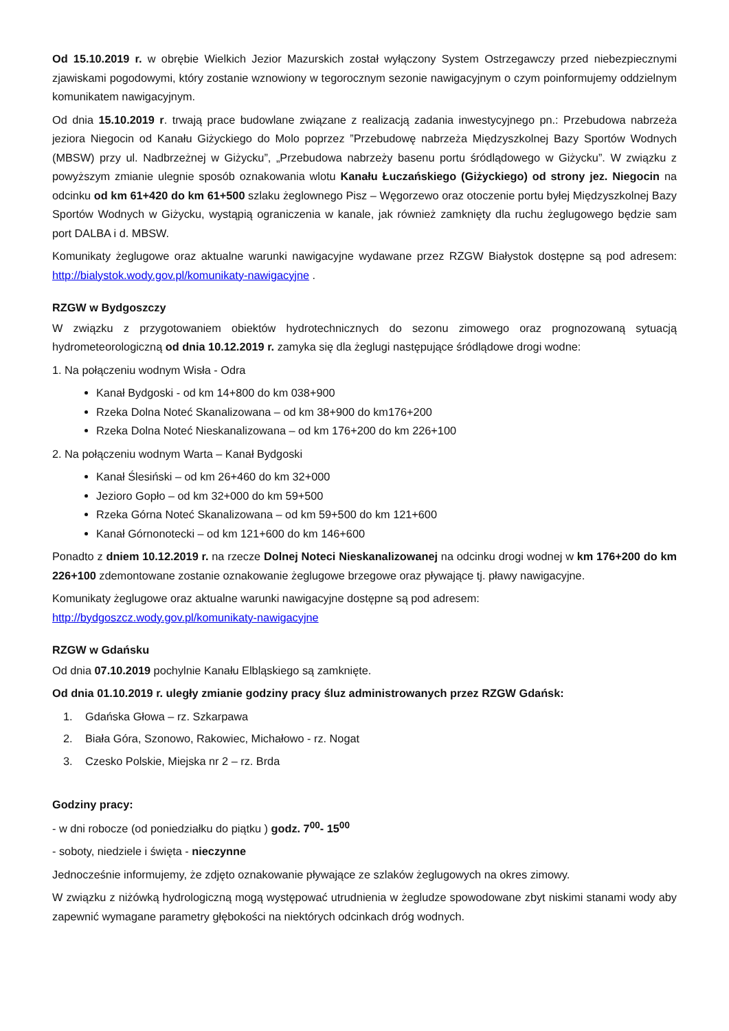Od 15.10.2019 r. w obrębie Wielkich Jezior Mazurskich został wyłączony System Ostrzegawczy przed niebezpiecznymi zjawiskami pogodowymi, który zostanie wznowiony w tegorocznym sezonie nawigacyjnym o czym poinformujemy oddzielnym komunikatem nawigacyjnym.
Od dnia 15.10.2019 r. trwają prace budowlane związane z realizacją zadania inwestycyjnego pn.: Przebudowa nabrzeża jeziora Niegocin od Kanału Giżyckiego do Molo poprzez ”Przebudowę nabrzeża Międzyszkolnej Bazy Sportów Wodnych (MBSW) przy ul. Nadbrzeżnej w Giżycku”, „Przebudowa nabrzeży basenu portu śródlądowego w Giżycku”. W związku z powyższym zmianie ulegnie sposób oznakowania wlotu Kanału Łuczańskiego (Giżyckiego) od strony jez. Niegocin na odcinku od km 61+420 do km 61+500 szlaku żeglownego Pisz – Węgorzewo oraz otoczenie portu byłej Międzyszkolnej Bazy Sportów Wodnych w Giżycku, wystąpią ograniczenia w kanale, jak również zamknięty dla ruchu żeglugowego będzie sam port DALBA i d. MBSW.
Komunikaty żeglugowe oraz aktualne warunki nawigacyjne wydawane przez RZGW Białystok dostępne są pod adresem: http://bialystok.wody.gov.pl/komunikaty-nawigacyjne .
RZGW w Bydgoszczy
W związku z przygotowaniem obiektów hydrotechnicznych do sezonu zimowego oraz prognozowaną sytuacją hydrometeorologiczną od dnia 10.12.2019 r. zamyka się dla żeglugi następujące śródlądowe drogi wodne:
1. Na połączeniu wodnym Wisła - Odra
Kanał Bydgoski - od km 14+800 do km 038+900
Rzeka Dolna Noteć Skanalizowana – od km 38+900 do km176+200
Rzeka Dolna Noteć Nieskanalizowana – od km 176+200 do km 226+100
2. Na połączeniu wodnym Warta – Kanał Bydgoski
Kanał Ślesiński – od km 26+460 do km 32+000
Jezioro Gopło – od km 32+000 do km 59+500
Rzeka Górna Noteć Skanalizowana – od km 59+500 do km 121+600
Kanał Górnonotecki – od km 121+600 do km 146+600
Ponadto z dniem 10.12.2019 r. na rzecze Dolnej Noteci Nieskanalizowanej na odcinku drogi wodnej w km 176+200 do km 226+100 zdemontowane zostanie oznakowanie żeglugowe brzegowe oraz pływające tj. pławy nawigacyjne.
Komunikaty żeglugowe oraz aktualne warunki nawigacyjne dostępne są pod adresem:
http://bydgoszcz.wody.gov.pl/komunikaty-nawigacyjne
RZGW w Gdańsku
Od dnia 07.10.2019 pochylnie Kanału Elbląskiego są zamknięte.
Od dnia 01.10.2019 r. uległy zmianie godziny pracy śluz administrowanych przez RZGW Gdańsk:
1. Gdańska Głowa – rz. Szkarpawa
2. Biała Góra, Szonowo, Rakowiec, Michałowo - rz. Nogat
3. Czesko Polskie, Miejska nr 2 – rz. Brda
Godziny pracy:
- w dni robocze (od poniedziałku do piątku ) godz. 7<sup>00</sup>- 15<sup>00</sup>
- soboty, niedziele i święta - nieczynne
Jednocześnie informujemy, że zdjęto oznakowanie pływające ze szlaków żeglugowych na okres zimowy.
W związku z niżówką hydrologiczną mogą występować utrudnienia w żegludze spowodowane zbyt niskimi stanami wody aby zapewnić wymagane parametry głębokości na niektórych odcinkach dróg wodnych.